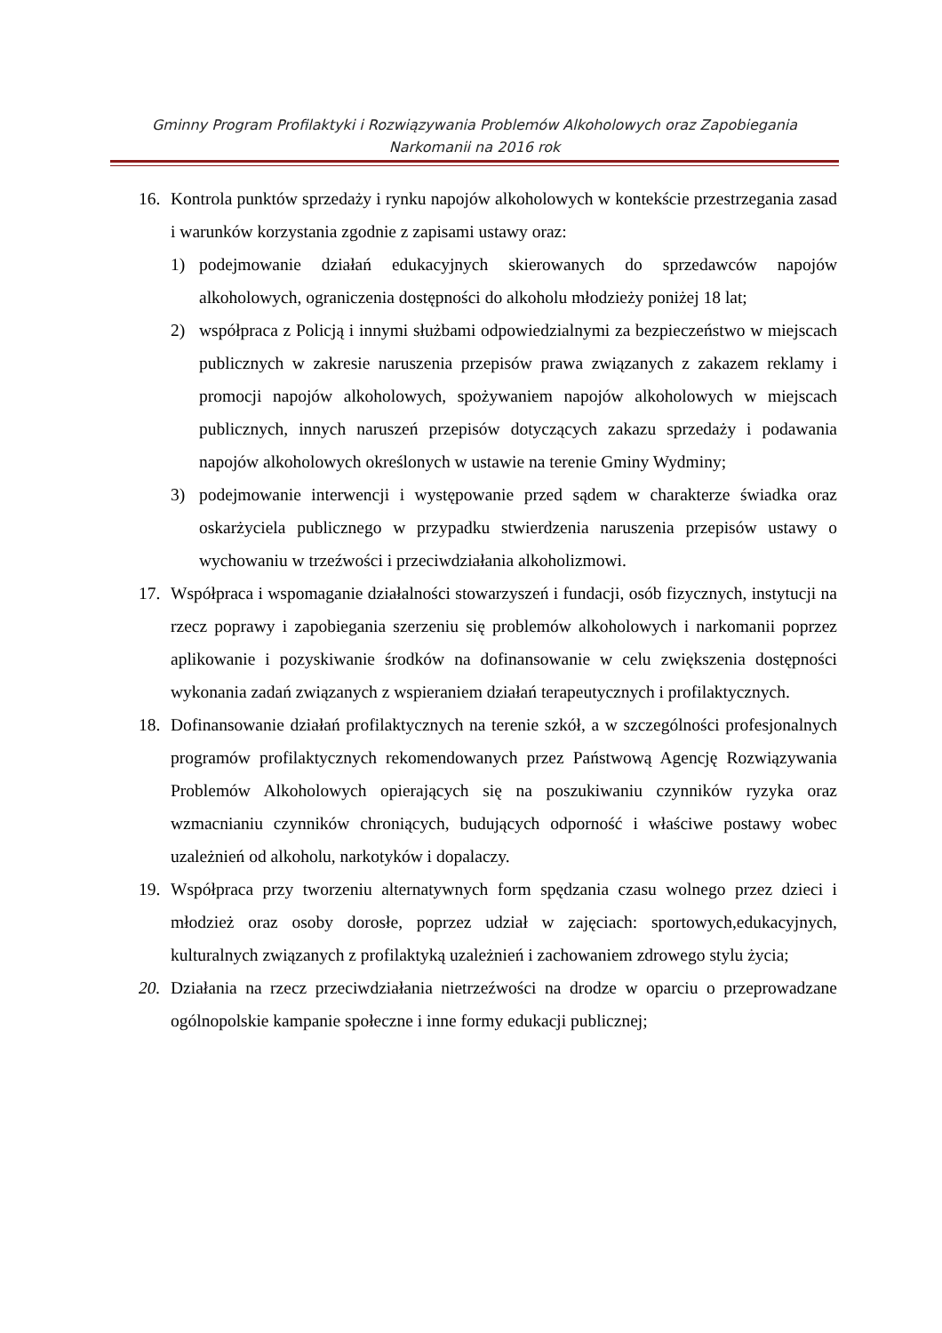Gminny Program Profilaktyki i Rozwiązywania Problemów Alkoholowych oraz Zapobiegania
Narkomanii na 2016 rok
16. Kontrola punktów sprzedaży i rynku napojów alkoholowych w kontekście przestrzegania zasad i warunków korzystania zgodnie z zapisami ustawy oraz:
1) podejmowanie działań edukacyjnych skierowanych do sprzedawców napojów alkoholowych, ograniczenia dostępności do alkoholu młodzieży poniżej 18 lat;
2) współpraca z Policją i innymi służbami odpowiedzialnymi za bezpieczeństwo w miejscach publicznych w zakresie naruszenia przepisów prawa związanych z zakazem reklamy i promocji napojów alkoholowych, spożywaniem napojów alkoholowych w miejscach publicznych, innych naruszeń przepisów dotyczących zakazu sprzedaży i podawania napojów alkoholowych określonych w ustawie na terenie Gminy Wydminy;
3) podejmowanie interwencji i występowanie przed sądem w charakterze świadka oraz oskarżyciela publicznego w przypadku stwierdzenia naruszenia przepisów ustawy o wychowaniu w trzeźwości i przeciwdziałania alkoholizmowi.
17. Współpraca i wspomaganie działalności stowarzyszeń i fundacji, osób fizycznych, instytucji na rzecz poprawy i zapobiegania szerzeniu się problemów alkoholowych i narkomanii poprzez aplikowanie i pozyskiwanie środków na dofinansowanie w celu zwiększenia dostępności wykonania zadań związanych z wspieraniem działań terapeutycznych i profilaktycznych.
18. Dofinansowanie działań profilaktycznych na terenie szkół, a w szczególności profesjonalnych programów profilaktycznych rekomendowanych przez Państwową Agencję Rozwiązywania Problemów Alkoholowych opierających się na poszukiwaniu czynników ryzyka oraz wzmacnianiu czynników chroniących, budujących odporność i właściwe postawy wobec uzależnień od alkoholu, narkotyków i dopalaczy.
19. Współpraca przy tworzeniu alternatywnych form spędzania czasu wolnego przez dzieci i młodzież oraz osoby dorosłe, poprzez udział w zajęciach: sportowych,edukacyjnych, kulturalnych związanych z profilaktyką uzależnień i zachowaniem zdrowego stylu życia;
20. Działania na rzecz przeciwdziałania nietrzeźwości na drodze w oparciu o przeprowadzane ogólnopolskie kampanie społeczne i inne formy edukacji publicznej;